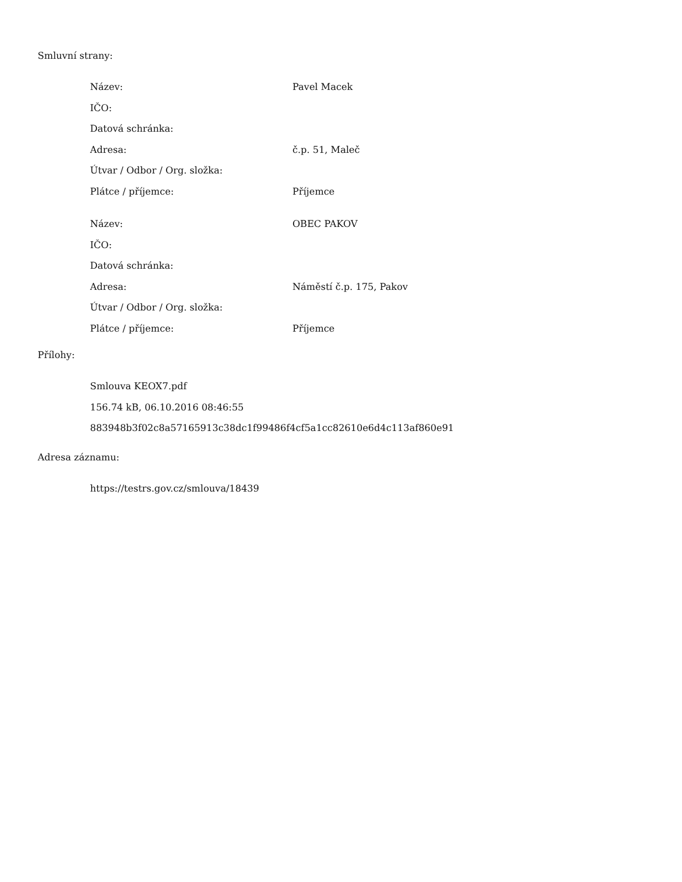Smluvní strany:
| Název: | Pavel Macek |
| IČO: | |
| Datová schránka: | |
| Adresa: | č.p. 51, Maleč |
| Útvar / Odbor / Org. složka: | |
| Plátce / příjemce: | Příjemce |
| Název: | OBEC PAKOV |
| IČO: | |
| Datová schránka: | |
| Adresa: | Náměstí č.p. 175, Pakov |
| Útvar / Odbor / Org. složka: | |
| Plátce / příjemce: | Příjemce |
Přílohy:
Smlouva KEOX7.pdf
156.74 kB, 06.10.2016 08:46:55
883948b3f02c8a57165913c38dc1f99486f4cf5a1cc82610e6d4c113af860e91
Adresa záznamu:
https://testrs.gov.cz/smlouva/18439